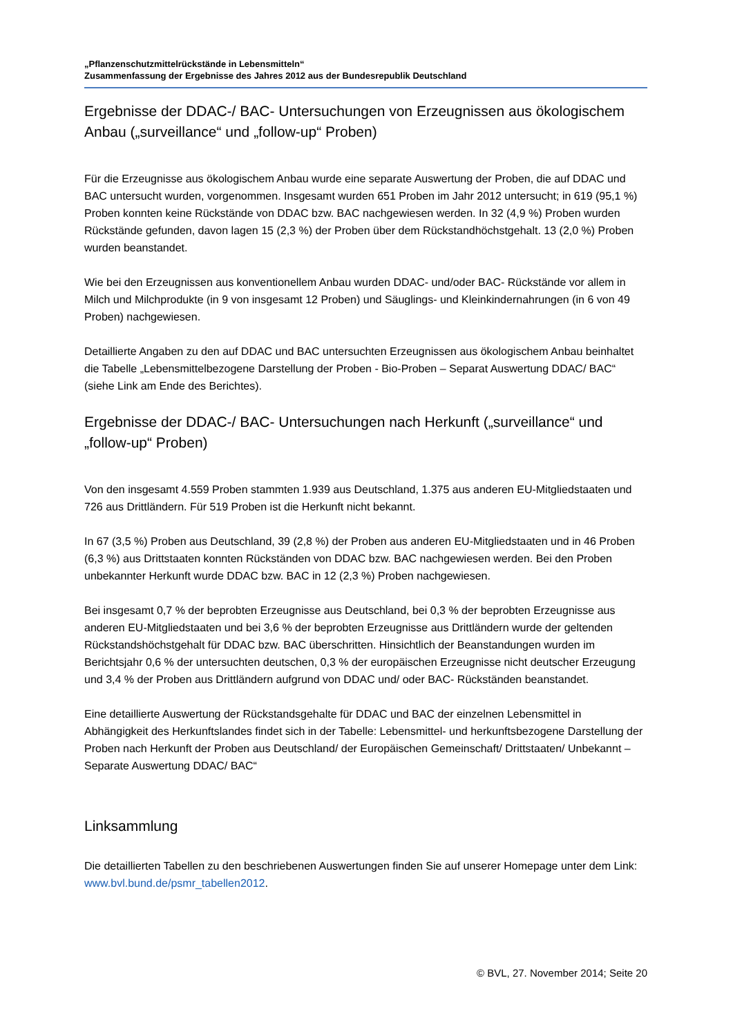„Pflanzenschutzmittelrückstände in Lebensmitteln“
Zusammenfassung der Ergebnisse des Jahres 2012 aus der Bundesrepublik Deutschland
Ergebnisse der DDAC-/ BAC- Untersuchungen von Erzeugnissen aus ökologischem Anbau („surveillance“ und „follow-up“ Proben)
Für die Erzeugnisse aus ökologischem Anbau wurde eine separate Auswertung der Proben, die auf DDAC und BAC untersucht wurden, vorgenommen. Insgesamt wurden 651 Proben im Jahr 2012 untersucht; in 619 (95,1 %) Proben konnten keine Rückstände von DDAC bzw. BAC nachgewiesen werden. In 32 (4,9 %) Proben wurden Rückstände gefunden, davon lagen 15 (2,3 %) der Proben über dem Rückstandhöchstgehalt. 13 (2,0 %) Proben wurden beanstandet.
Wie bei den Erzeugnissen aus konventionellem Anbau wurden DDAC- und/oder BAC- Rückstände vor allem in Milch und Milchprodukte (in 9 von insgesamt 12 Proben) und Säuglings- und Kleinkindernahrungen (in 6 von 49 Proben) nachgewiesen.
Detaillierte Angaben zu den auf DDAC und BAC untersuchten Erzeugnissen aus ökologischem Anbau beinhaltet die Tabelle „Lebensmittelbezogene Darstellung der Proben - Bio-Proben – Separat Auswertung DDAC/ BAC“ (siehe Link am Ende des Berichtes).
Ergebnisse der DDAC-/ BAC- Untersuchungen nach Herkunft („surveillance“ und „follow-up“ Proben)
Von den insgesamt 4.559 Proben stammten 1.939 aus Deutschland, 1.375 aus anderen EU-Mitgliedstaaten und 726 aus Drittländern. Für 519 Proben ist die Herkunft nicht bekannt.
In 67 (3,5 %) Proben aus Deutschland, 39 (2,8 %) der Proben aus anderen EU-Mitgliedstaaten und in 46 Proben (6,3 %) aus Drittstaaten konnten Rückständen von DDAC bzw. BAC nachgewiesen werden. Bei den Proben unbekannter Herkunft wurde DDAC bzw. BAC in 12 (2,3 %) Proben nachgewiesen.
Bei insgesamt 0,7 % der beprobten Erzeugnisse aus Deutschland, bei 0,3 % der beprobten Erzeugnisse aus anderen EU-Mitgliedstaaten und bei 3,6 % der beprobten Erzeugnisse aus Drittländern wurde der geltenden Rückstandshöchstgehalt für DDAC bzw. BAC überschritten. Hinsichtlich der Beanstandungen wurden im Berichtsjahr 0,6 % der untersuchten deutschen, 0,3 % der europäischen Erzeugnisse nicht deutscher Erzeugung und 3,4 % der Proben aus Drittländern aufgrund von DDAC und/ oder BAC- Rückständen beanstandet.
Eine detaillierte Auswertung der Rückstandsgehalte für DDAC und BAC der einzelnen Lebensmittel in Abhängigkeit des Herkunftslandes findet sich in der Tabelle: Lebensmittel- und herkunftsbezogene Darstellung der Proben nach Herkunft der Proben aus Deutschland/ der Europäischen Gemeinschaft/ Drittstaaten/ Unbekannt – Separate Auswertung DDAC/ BAC“
Linksammlung
Die detaillierten Tabellen zu den beschriebenen Auswertungen finden Sie auf unserer Homepage unter dem Link: www.bvl.bund.de/psmr_tabellen2012.
© BVL, 27. November 2014; Seite 20